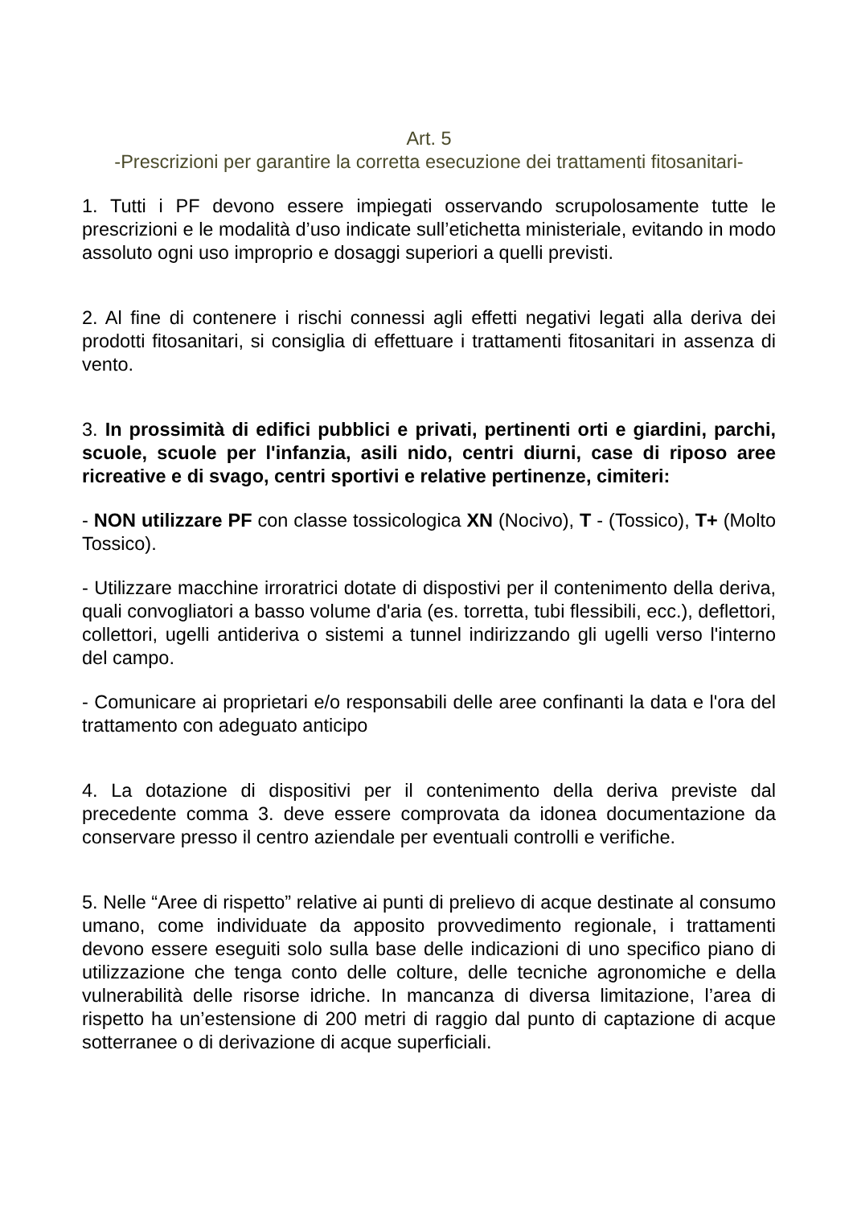Art. 5
-Prescrizioni per garantire la corretta esecuzione dei trattamenti fitosanitari-
1. Tutti i PF devono essere impiegati osservando scrupolosamente tutte le prescrizioni e le modalità d’uso indicate sull’etichetta ministeriale, evitando in modo assoluto ogni uso improprio e dosaggi superiori a quelli previsti.
2. Al fine di contenere i rischi connessi agli effetti negativi legati alla deriva dei prodotti fitosanitari, si consiglia di effettuare i trattamenti fitosanitari in assenza di vento.
3. In prossimità di edifici pubblici e privati, pertinenti orti e giardini, parchi, scuole, scuole per l'infanzia, asili nido, centri diurni, case di riposo aree ricreative e di svago, centri sportivi e relative pertinenze, cimiteri:
- NON utilizzare PF con classe tossicologica XN (Nocivo), T - (Tossico), T+ (Molto Tossico).
- Utilizzare macchine irroratrici dotate di dispostivi per il contenimento della deriva, quali convogliatori a basso volume d'aria (es. torretta, tubi flessibili, ecc.), deflettori, collettori, ugelli antideriva o sistemi a tunnel indirizzando gli ugelli verso l'interno del campo.
- Comunicare ai proprietari e/o responsabili delle aree confinanti la data e l'ora del trattamento con adeguato anticipo
4. La dotazione di dispositivi per il contenimento della deriva previste dal precedente comma 3. deve essere comprovata da idonea documentazione da conservare presso il centro aziendale per eventuali controlli e verifiche.
5. Nelle “Aree di rispetto” relative ai punti di prelievo di acque destinate al consumo umano, come individuate da apposito provvedimento regionale, i trattamenti devono essere eseguiti solo sulla base delle indicazioni di uno specifico piano di utilizzazione che tenga conto delle colture, delle tecniche agronomiche e della vulnerabilità delle risorse idriche. In mancanza di diversa limitazione, l’area di rispetto ha un’estensione di 200 metri di raggio dal punto di captazione di acque sotterranee o di derivazione di acque superficiali.